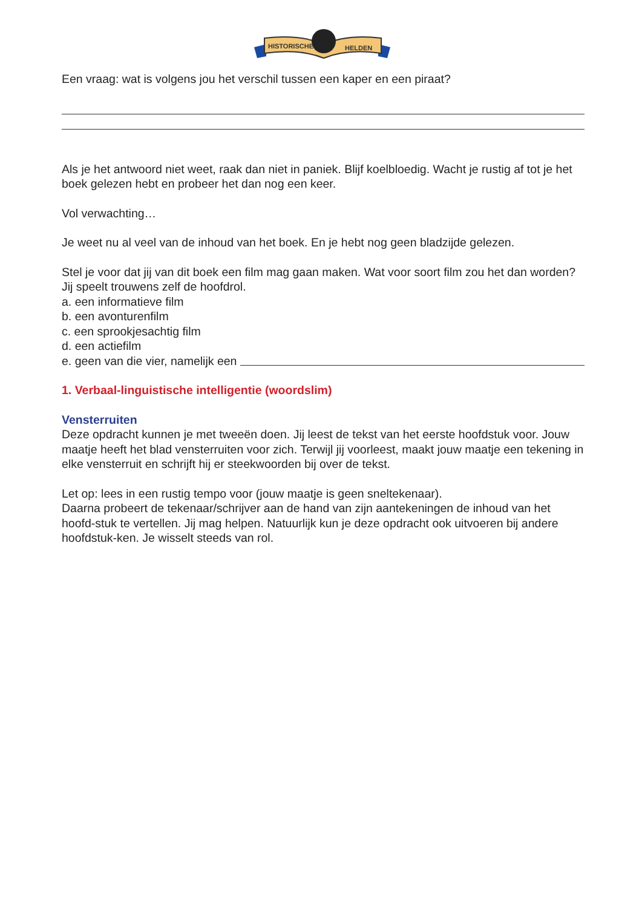HISTORISCHE
HELDEN
Een vraag: wat is volgens jou het verschil tussen een kaper en een piraat?
Als je het antwoord niet weet, raak dan niet in paniek. Blijf koelbloedig. Wacht je rustig af tot je het boek gelezen hebt en probeer het dan nog een keer.
Vol verwachting…
Je weet nu al veel van de inhoud van het boek. En je hebt nog geen bladzijde gelezen.
Stel je voor dat jij van dit boek een film mag gaan maken. Wat voor soort film zou het dan worden? Jij speelt trouwens zelf de hoofdrol.
a. een informatieve film
b. een avonturenfilm
c. een sprookjesachtig film
d. een actiefilm
e. geen van die vier, namelijk een
1. Verbaal-linguistische intelligentie (woordslim)
Vensterruiten
Deze opdracht kunnen je met tweeën doen. Jij leest de tekst van het eerste hoofdstuk voor. Jouw maatje heeft het blad vensterruiten voor zich. Terwijl jij voorleest, maakt jouw maatje een tekening in elke vensterruit en schrijft hij er steekwoorden bij over de tekst.
Let op: lees in een rustig tempo voor (jouw maatje is geen sneltekenaar).
Daarna probeert de tekenaar/schrijver aan de hand van zijn aantekeningen de inhoud van het hoofd-stuk te vertellen. Jij mag helpen. Natuurlijk kun je deze opdracht ook uitvoeren bij andere hoofdstuk-ken. Je wisselt steeds van rol.